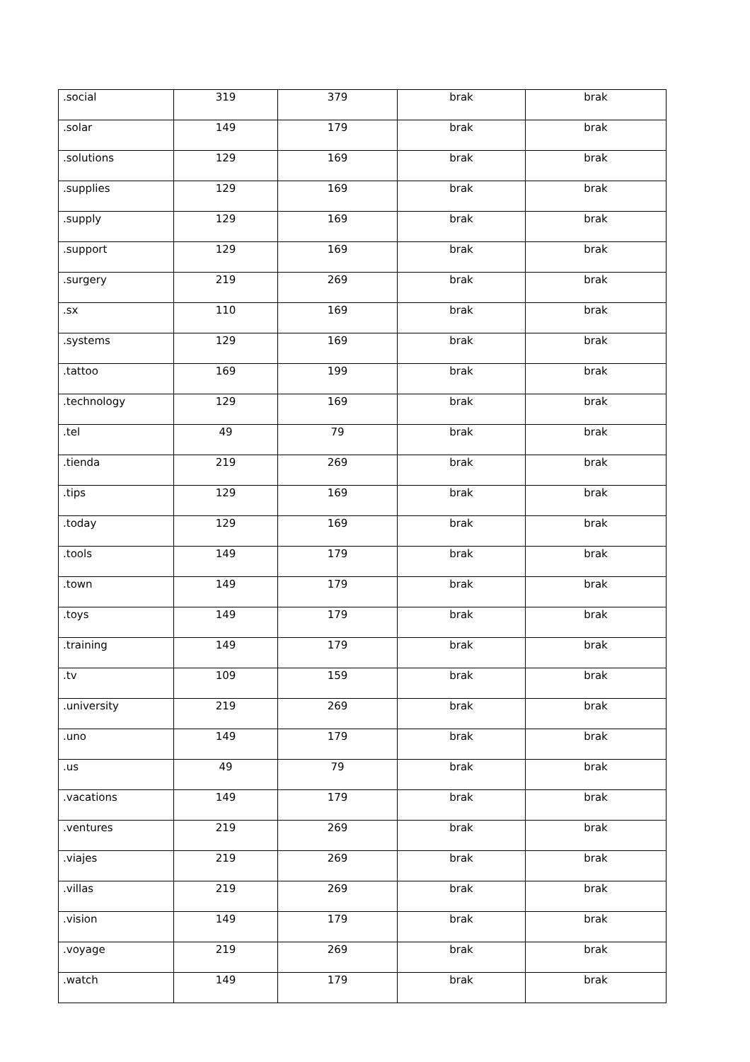| .social | 319 | 379 | brak | brak |
| .solar | 149 | 179 | brak | brak |
| .solutions | 129 | 169 | brak | brak |
| .supplies | 129 | 169 | brak | brak |
| .supply | 129 | 169 | brak | brak |
| .support | 129 | 169 | brak | brak |
| .surgery | 219 | 269 | brak | brak |
| .sx | 110 | 169 | brak | brak |
| .systems | 129 | 169 | brak | brak |
| .tattoo | 169 | 199 | brak | brak |
| .technology | 129 | 169 | brak | brak |
| .tel | 49 | 79 | brak | brak |
| .tienda | 219 | 269 | brak | brak |
| .tips | 129 | 169 | brak | brak |
| .today | 129 | 169 | brak | brak |
| .tools | 149 | 179 | brak | brak |
| .town | 149 | 179 | brak | brak |
| .toys | 149 | 179 | brak | brak |
| .training | 149 | 179 | brak | brak |
| .tv | 109 | 159 | brak | brak |
| .university | 219 | 269 | brak | brak |
| .uno | 149 | 179 | brak | brak |
| .us | 49 | 79 | brak | brak |
| .vacations | 149 | 179 | brak | brak |
| .ventures | 219 | 269 | brak | brak |
| .viajes | 219 | 269 | brak | brak |
| .villas | 219 | 269 | brak | brak |
| .vision | 149 | 179 | brak | brak |
| .voyage | 219 | 269 | brak | brak |
| .watch | 149 | 179 | brak | brak |